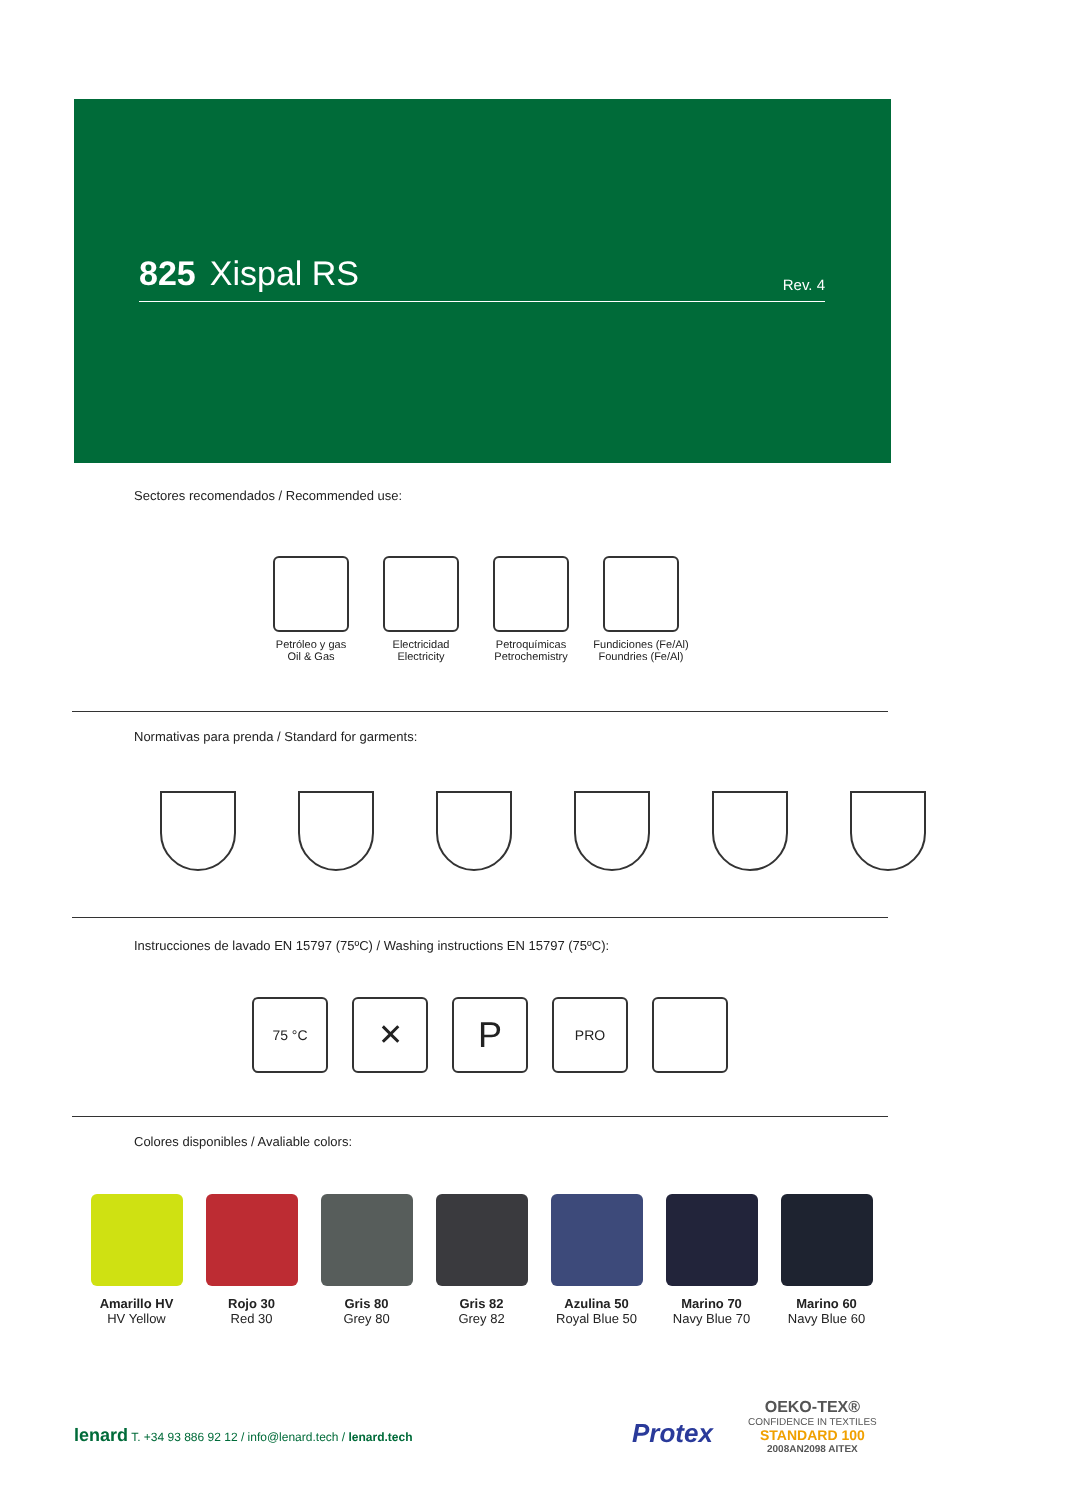825 Xispal RS Rev. 4
Sectores recomendados / Recommended use:
Petróleo y gas
Oil & Gas
Electricidad
Electricity
Petroquímicas
Petrochemistry
Fundiciones (Fe/Al)
Foundries (Fe/Al)
Normativas para prenda / Standard for garments:
Instrucciones de lavado EN 15797 (75ºC) / Washing instructions EN 15797 (75ºC):
75 °C
✕
P
PRO
Colores disponibles / Avaliable colors:
Amarillo HV
HV Yellow
Rojo 30
Red 30
Gris 80
Grey 80
Gris 82
Grey 82
Azulina 50
Royal Blue 50
Marino 70
Navy Blue 70
Marino 60
Navy Blue 60
lenard T. +34 93 886 92 12 / info@lenard.tech / lenard.tech
Protex
OEKO-TEX®
CONFIDENCE IN TEXTILES
STANDARD 100
2008AN2098 AITEX